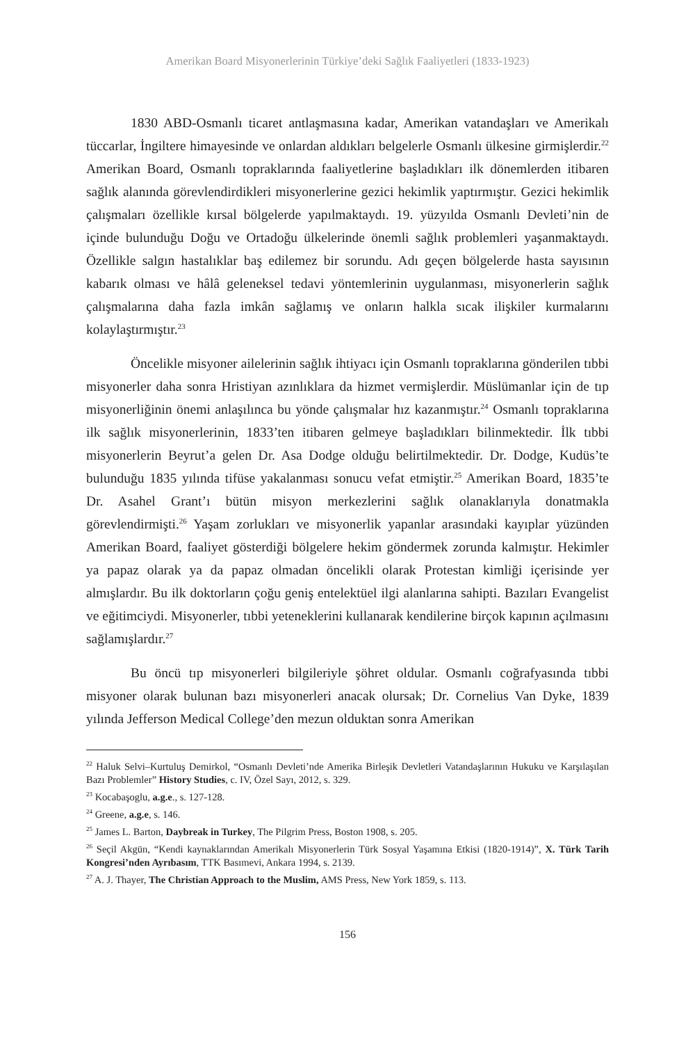Amerikan Board Misyonerlerinin Türkiye’deki Sağlık Faaliyetleri (1833-1923)
1830 ABD-Osmanlı ticaret antlaşmasına kadar, Amerikan vatandaşları ve Amerikalı tüccarlar, İngiltere himayesinde ve onlardan aldıkları belgelerle Osmanlı ülkesine girmişlerdir.<sup>22</sup> Amerikan Board, Osmanlı topraklarında faaliyetlerine başladıkları ilk dönemlerden itibaren sağlık alanında görevlendirdikleri misyonerlerine gezici hekimlik yaptırmıştır. Gezici hekimlik çalışmaları özellikle kırsal bölgelerde yapılmaktaydı. 19. yüzyılda Osmanlı Devleti’nin de içinde bulunduğu Doğu ve Ortadoğu ülkelerinde önemli sağlık problemleri yaşanmaktaydı. Özellikle salgın hastalıklar baş edilemez bir sorundu. Adı geçen bölgelerde hasta sayısının kabarık olması ve hâlâ geleneksel tedavi yöntemlerinin uygulanması, misyonerlerin sağlık çalışmalarına daha fazla imkân sağlamış ve onların halkla sıcak ilişkiler kurmalarını kolaylaştırmıştır.<sup>23</sup>
Öncelikle misyoner ailelerinin sağlık ihtiyacı için Osmanlı topraklarına gönderilen tıbbi misyonerler daha sonra Hristiyan azınlıklara da hizmet vermişlerdir. Müslümanlar için de tıp misyonerliğinin önemi anlaşılınca bu yönde çalışmalar hız kazanmıştır.<sup>24</sup> Osmanlı topraklarına ilk sağlık misyonerlerinin, 1833’ten itibaren gelmeye başladıkları bilinmektedir. İlk tıbbi misyonerlerin Beyrut’a gelen Dr. Asa Dodge olduğu belirtilmektedir. Dr. Dodge, Kudüs’te bulunduğu 1835 yılında tifüse yakalanması sonucu vefat etmiştir.<sup>25</sup> Amerikan Board, 1835’te Dr. Asahel Grant’ı bütün misyon merkezlerini sağlık olanaklarıyla donatmakla görevlendirmişti.<sup>26</sup> Yaşam zorlukları ve misyonerlik yapanlar arasındaki kayıplar yüzünden Amerikan Board, faaliyet gösterdiği bölgelere hekim göndermek zorunda kalmıştır. Hekimler ya papaz olarak ya da papaz olmadan öncelikli olarak Protestan kimliği içerisinde yer almışlardır. Bu ilk doktorların çoğu geniş entelektüel ilgi alanlarına sahipti. Bazıları Evangelist ve eğitimciydi. Misyonerler, tıbbi yeteneklerini kullanarak kendilerine birçok kapının açılmasını sağlamışlardır.<sup>27</sup>
Bu öncü tıp misyonerleri bilgileriyle şöhret oldular. Osmanlı coğrafyasında tıbbi misyoner olarak bulunan bazı misyonerleri anacak olursak; Dr. Cornelius Van Dyke, 1839 yılında Jefferson Medical College’den mezun olduktan sonra Amerikan
<sup>22</sup> Haluk Selvi–Kurtuluş Demirkol, “Osmanlı Devleti’nde Amerika Birleşik Devletleri Vatandaşlarının Hukuku ve Karşılaşılan Bazı Problemler” History Studies, c. IV, Özel Sayı, 2012, s. 329.
<sup>23</sup> Kocabaşoglu, a.g.e., s. 127-128.
<sup>24</sup> Greene, a.g.e, s. 146.
<sup>25</sup> James L. Barton, Daybreak in Turkey, The Pilgrim Press, Boston 1908, s. 205.
<sup>26</sup> Seçil Akgün, “Kendi kaynaklarından Amerikalı Misyonerlerin Türk Sosyal Yaşamına Etkisi (1820-1914)”, X. Türk Tarih Kongresi’nden Ayrıbasım, TTK Basımevi, Ankara 1994, s. 2139.
<sup>27</sup> A. J. Thayer, The Christian Approach to the Muslim, AMS Press, New York 1859, s. 113.
156